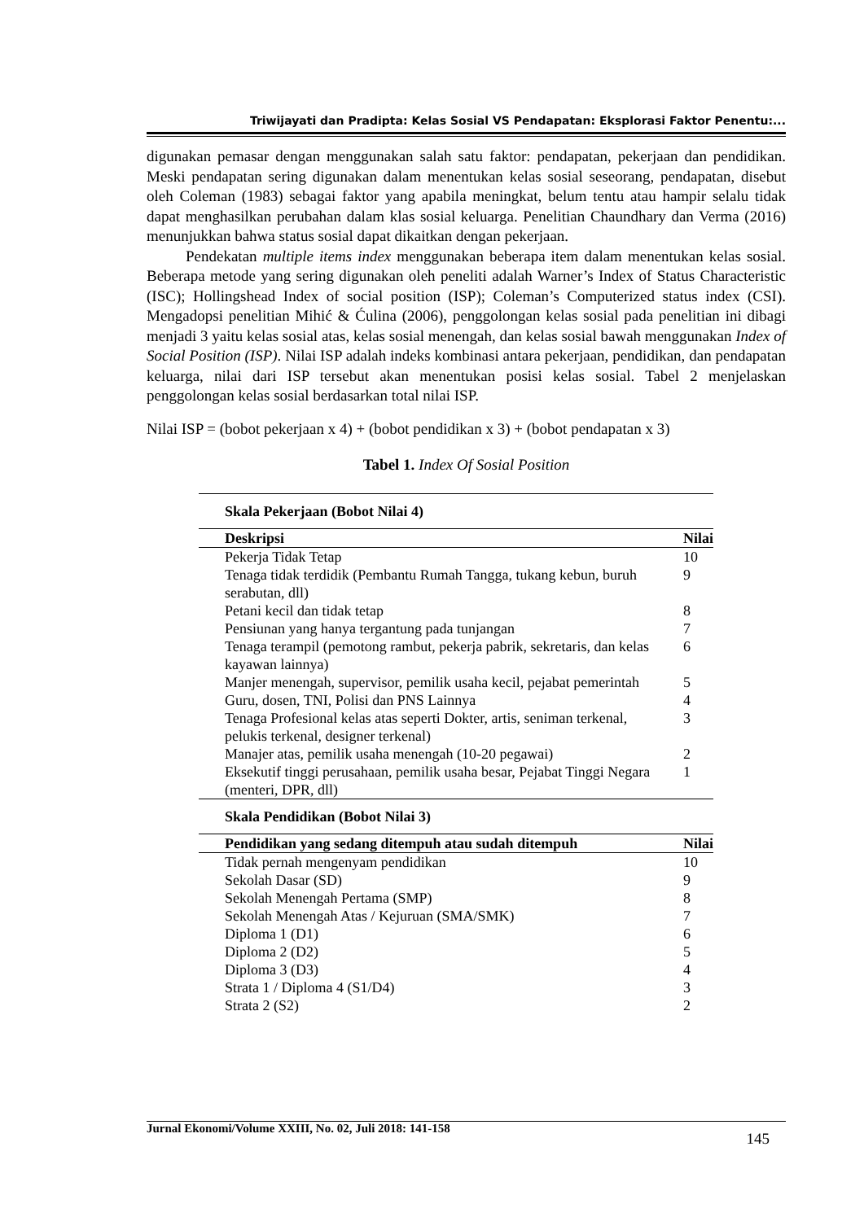Triwijayati dan Pradipta: Kelas Sosial VS Pendapatan: Eksplorasi Faktor Penentu:...
digunakan pemasar dengan menggunakan salah satu faktor: pendapatan, pekerjaan dan pendidikan. Meski pendapatan sering digunakan dalam menentukan kelas sosial seseorang, pendapatan, disebut oleh Coleman (1983) sebagai faktor yang apabila meningkat, belum tentu atau hampir selalu tidak dapat menghasilkan perubahan dalam klas sosial keluarga. Penelitian Chaundhary dan Verma (2016) menunjukkan bahwa status sosial dapat dikaitkan dengan pekerjaan.
Pendekatan multiple items index menggunakan beberapa item dalam menentukan kelas sosial. Beberapa metode yang sering digunakan oleh peneliti adalah Warner’s Index of Status Characteristic (ISC); Hollingshead Index of social position (ISP); Coleman’s Computerized status index (CSI). Mengadopsi penelitian Mihić & Ćulina (2006), penggolongan kelas sosial pada penelitian ini dibagi menjadi 3 yaitu kelas sosial atas, kelas sosial menengah, dan kelas sosial bawah menggunakan Index of Social Position (ISP). Nilai ISP adalah indeks kombinasi antara pekerjaan, pendidikan, dan pendapatan keluarga, nilai dari ISP tersebut akan menentukan posisi kelas sosial. Tabel 2 menjelaskan penggolongan kelas sosial berdasarkan total nilai ISP.
Nilai ISP = (bobot pekerjaan x 4) + (bobot pendidikan x 3) + (bobot pendapatan x 3)
Tabel 1. Index Of Sosial Position
| Skala Pekerjaan (Bobot Nilai 4) | |
| Deskripsi | Nilai |
| Pekerja Tidak Tetap | 10 |
| Tenaga tidak terdidik (Pembantu Rumah Tangga, tukang kebun, buruh serabutan, dll) | 9 |
| Petani kecil dan tidak tetap | 8 |
| Pensiunan yang hanya tergantung pada tunjangan | 7 |
| Tenaga terampil (pemotong rambut, pekerja pabrik, sekretaris, dan kelas kayawan lainnya) | 6 |
| Manjer menengah, supervisor, pemilik usaha kecil, pejabat pemerintah | 5 |
| Guru, dosen, TNI, Polisi dan PNS Lainnya | 4 |
| Tenaga Profesional kelas atas seperti Dokter, artis, seniman terkenal, pelukis terkenal, designer terkenal) | 3 |
| Manajer atas, pemilik usaha menengah (10-20 pegawai) | 2 |
| Eksekutif tinggi perusahaan, pemilik usaha besar, Pejabat Tinggi Negara (menteri, DPR, dll) | 1 |
| Skala Pendidikan (Bobot Nilai 3) | |
| Pendidikan yang sedang ditempuh atau sudah ditempuh | Nilai |
| Tidak pernah mengenyam pendidikan | 10 |
| Sekolah Dasar (SD) | 9 |
| Sekolah Menengah Pertama (SMP) | 8 |
| Sekolah Menengah Atas / Kejuruan (SMA/SMK) | 7 |
| Diploma 1 (D1) | 6 |
| Diploma 2 (D2) | 5 |
| Diploma 3 (D3) | 4 |
| Strata 1 / Diploma 4 (S1/D4) | 3 |
| Strata 2 (S2) | 2 |
Jurnal Ekonomi/Volume XXIII, No. 02, Juli 2018: 141-158 145